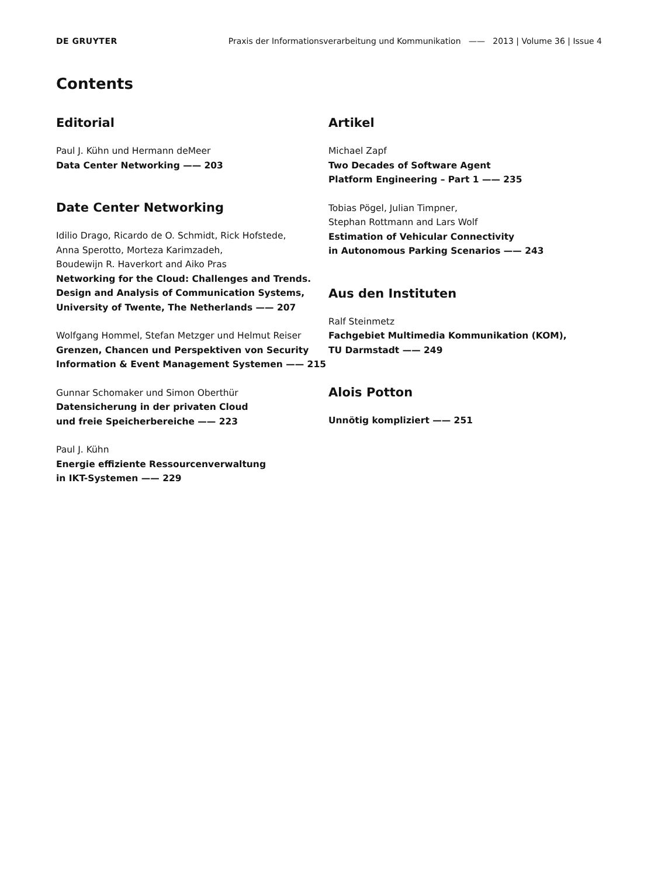DE GRUYTER Praxis der Informationsverarbeitung und Kommunikation —— 2013 | Volume 36 | Issue 4
Contents
Editorial
Paul J. Kühn und Hermann deMeer
Data Center Networking —— 203
Date Center Networking
Idilio Drago, Ricardo de O. Schmidt, Rick Hofstede,
Anna Sperotto, Morteza Karimzadeh,
Boudewijn R. Haverkort and Aiko Pras
Networking for the Cloud: Challenges and Trends. Design and Analysis of Communication Systems, University of Twente, The Netherlands —— 207
Wolfgang Hommel, Stefan Metzger und Helmut Reiser
Grenzen, Chancen und Perspektiven von Security Information & Event Management Systemen —— 215
Gunnar Schomaker und Simon Oberthür
Datensicherung in der privaten Cloud
und freie Speicherbereiche —— 223
Paul J. Kühn
Energie effiziente Ressourcenverwaltung
in IKT-Systemen —— 229
Artikel
Michael Zapf
Two Decades of Software Agent
Platform Engineering – Part 1 —— 235
Tobias Pögel, Julian Timpner,
Stephan Rottmann and Lars Wolf
Estimation of Vehicular Connectivity
in Autonomous Parking Scenarios —— 243
Aus den Instituten
Ralf Steinmetz
Fachgebiet Multimedia Kommunikation (KOM),
TU Darmstadt —— 249
Alois Potton
Unnötig kompliziert —— 251